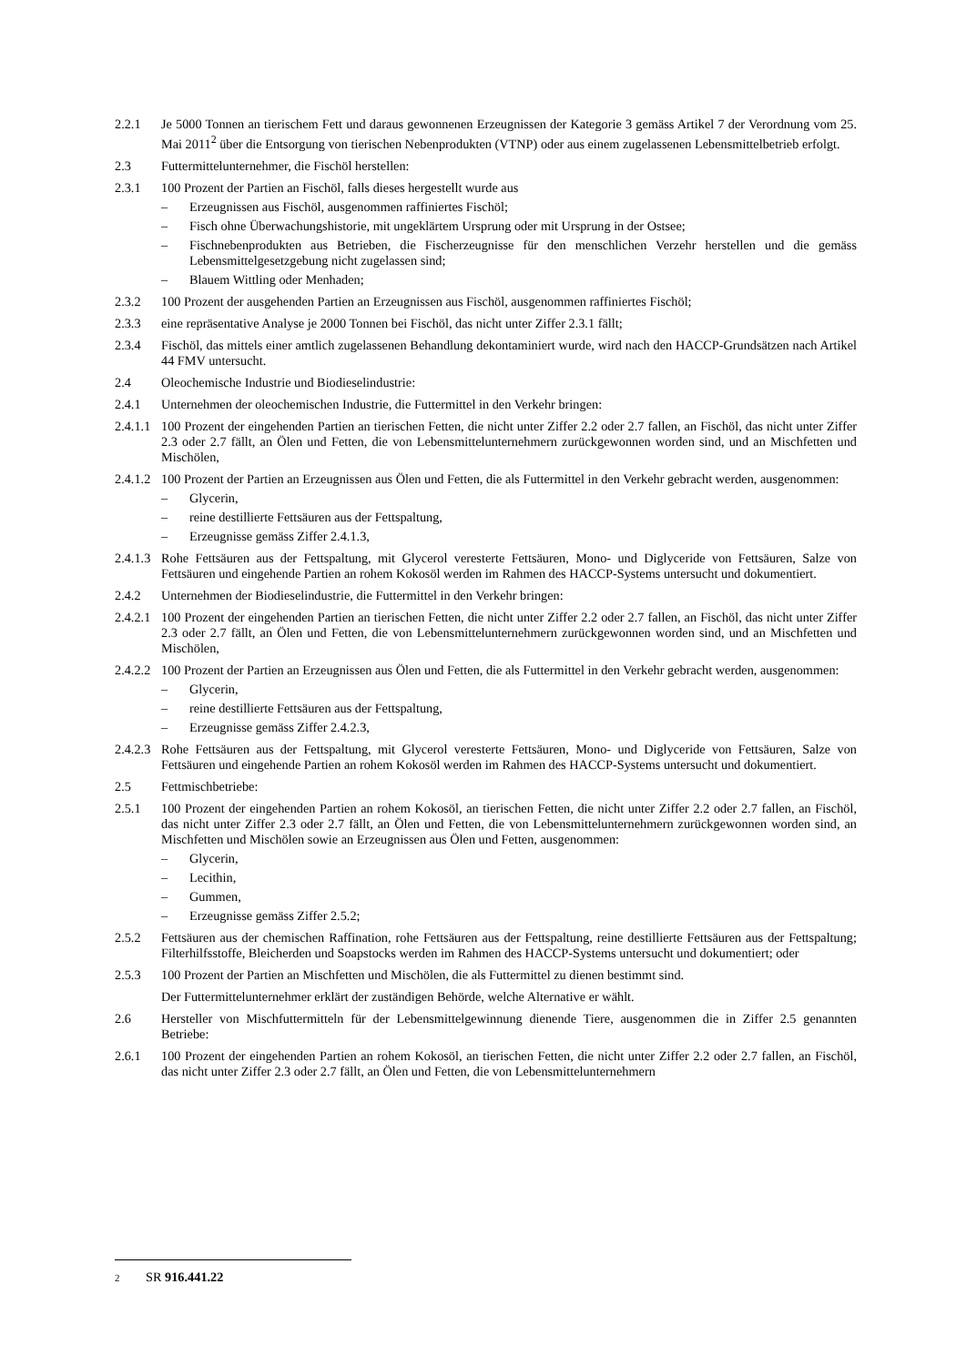2.2.1 Je 5000 Tonnen an tierischem Fett und daraus gewonnenen Erzeugnissen der Kategorie 3 gemäss Artikel 7 der Verordnung vom 25. Mai 2011<sup>2</sup> über die Entsorgung von tierischen Nebenprodukten (VTNP) oder aus einem zugelassenen Lebensmittelbetrieb erfolgt.
2.3 Futtermittelunternehmer, die Fischöl herstellen:
2.3.1 100 Prozent der Partien an Fischöl, falls dieses hergestellt wurde aus
– Erzeugnissen aus Fischöl, ausgenommen raffiniertes Fischöl;
– Fisch ohne Überwachungshistorie, mit ungeklärtem Ursprung oder mit Ursprung in der Ostsee;
– Fischnebenprodukten aus Betrieben, die Fischerzeugnisse für den menschlichen Verzehr herstellen und die gemäss Lebensmittelgesetzgebung nicht zugelassen sind;
– Blauem Wittling oder Menhaden;
2.3.2 100 Prozent der ausgehenden Partien an Erzeugnissen aus Fischöl, ausgenommen raffiniertes Fischöl;
2.3.3 eine repräsentative Analyse je 2000 Tonnen bei Fischöl, das nicht unter Ziffer 2.3.1 fällt;
2.3.4 Fischöl, das mittels einer amtlich zugelassenen Behandlung dekontaminiert wurde, wird nach den HACCP-Grundsätzen nach Artikel 44 FMV untersucht.
2.4 Oleochemische Industrie und Biodieselindustrie:
2.4.1 Unternehmen der oleochemischen Industrie, die Futtermittel in den Verkehr bringen:
2.4.1.1
100 Prozent der eingehenden Partien an tierischen Fetten, die nicht unter Ziffer 2.2 oder 2.7 fallen, an Fischöl, das nicht unter Ziffer 2.3 oder 2.7 fällt, an Ölen und Fetten, die von Lebensmittelunternehmern zurückgewonnen worden sind, und an Mischfetten und Mischölen,
2.4.1.2
100 Prozent der Partien an Erzeugnissen aus Ölen und Fetten, die als Futtermittel in den Verkehr gebracht werden, ausgenommen:
– Glycerin,
– reine destillierte Fettsäuren aus der Fettspaltung,
– Erzeugnisse gemäss Ziffer 2.4.1.3,
2.4.1.3
Rohe Fettsäuren aus der Fettspaltung, mit Glycerol veresterte Fettsäuren, Mono- und Diglyceride von Fettsäuren, Salze von Fettsäuren und eingehende Partien an rohem Kokosöl werden im Rahmen des HACCP-Systems untersucht und dokumentiert.
2.4.2 Unternehmen der Biodieselindustrie, die Futtermittel in den Verkehr bringen:
2.4.2.1
100 Prozent der eingehenden Partien an tierischen Fetten, die nicht unter Ziffer 2.2 oder 2.7 fallen, an Fischöl, das nicht unter Ziffer 2.3 oder 2.7 fällt, an Ölen und Fetten, die von Lebensmittelunternehmern zurückgewonnen worden sind, und an Mischfetten und Mischölen,
2.4.2.2
100 Prozent der Partien an Erzeugnissen aus Ölen und Fetten, die als Futtermittel in den Verkehr gebracht werden, ausgenommen:
– Glycerin,
– reine destillierte Fettsäuren aus der Fettspaltung,
– Erzeugnisse gemäss Ziffer 2.4.2.3,
2.4.2.3
Rohe Fettsäuren aus der Fettspaltung, mit Glycerol veresterte Fettsäuren, Mono- und Diglyceride von Fettsäuren, Salze von Fettsäuren und eingehende Partien an rohem Kokosöl werden im Rahmen des HACCP-Systems untersucht und dokumentiert.
2.5 Fettmischbetriebe:
2.5.1 100 Prozent der eingehenden Partien an rohem Kokosöl, an tierischen Fetten, die nicht unter Ziffer 2.2 oder 2.7 fallen, an Fischöl, das nicht unter Ziffer 2.3 oder 2.7 fällt, an Ölen und Fetten, die von Lebensmittelunternehmern zurückgewonnen worden sind, an Mischfetten und Mischölen sowie an Erzeugnissen aus Ölen und Fetten, ausgenommen:
– Glycerin,
– Lecithin,
– Gummen,
– Erzeugnisse gemäss Ziffer 2.5.2;
2.5.2 Fettsäuren aus der chemischen Raffination, rohe Fettsäuren aus der Fettspaltung, reine destillierte Fettsäuren aus der Fettspaltung; Filterhilfsstoffe, Bleicherden und Soapstocks werden im Rahmen des HACCP-Systems untersucht und dokumentiert; oder
2.5.3 100 Prozent der Partien an Mischfetten und Mischölen, die als Futtermittel zu dienen bestimmt sind.
Der Futtermittelunternehmer erklärt der zuständigen Behörde, welche Alternative er wählt.
2.6 Hersteller von Mischfuttermitteln für der Lebensmittelgewinnung dienende Tiere, ausgenommen die in Ziffer 2.5 genannten Betriebe:
2.6.1 100 Prozent der eingehenden Partien an rohem Kokosöl, an tierischen Fetten, die nicht unter Ziffer 2.2 oder 2.7 fallen, an Fischöl, das nicht unter Ziffer 2.3 oder 2.7 fällt, an Ölen und Fetten, die von Lebensmittelunternehmern
2 SR 916.441.22